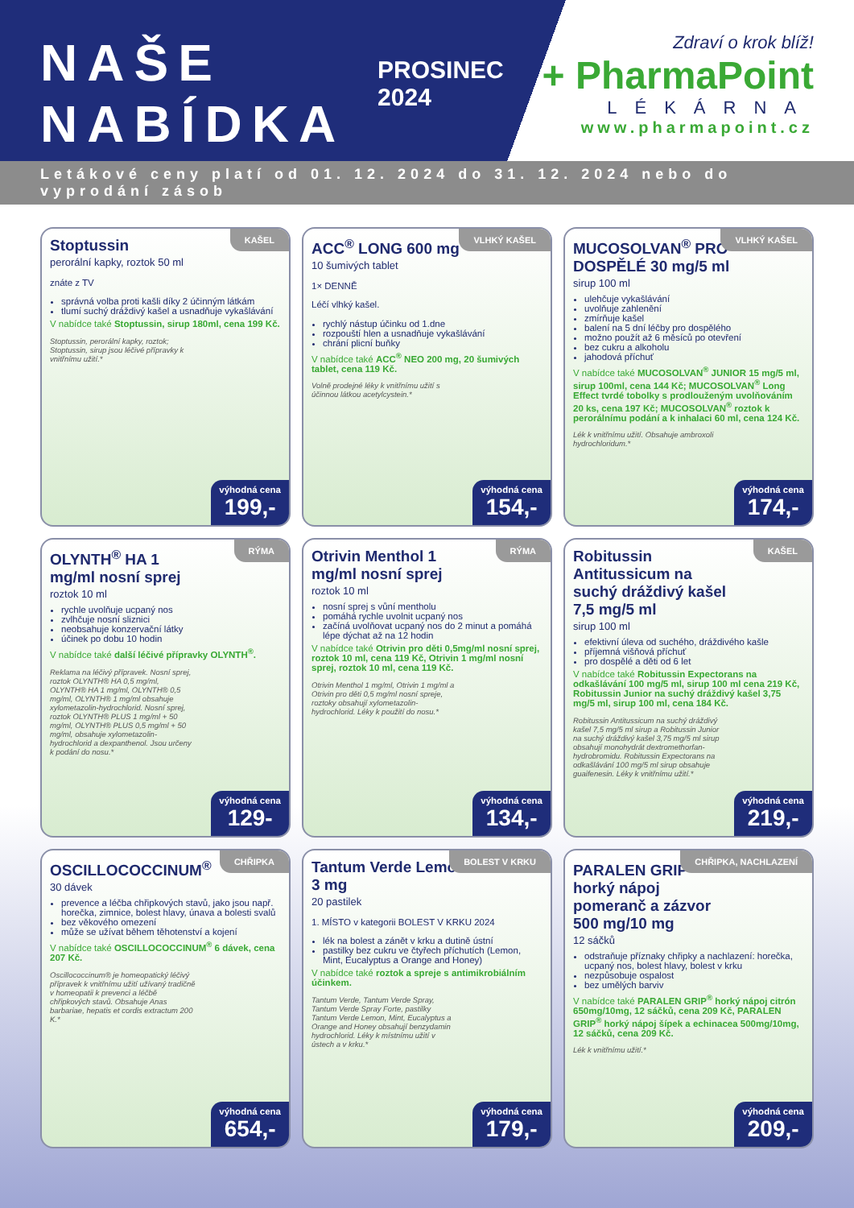NAŠE
NABÍDKA
PROSINEC 2024
Zdraví o krok blíž!
+ PharmaPoint
LÉKÁRNA
www.pharmapoint.cz
Letákové ceny platí od 01. 12. 2024 do 31. 12. 2024 nebo do vyprodání zásob
KAŠEL
Stoptussin
perorální kapky, roztok 50 ml
znáte z TV
správná volba proti kašli díky 2 účinným látkám
tlumí suchý dráždivý kašel a usnadňuje vykašlávání
V nabídce také Stoptussin, sirup 180ml, cena 199 Kč.
Stoptussin, perorální kapky, roztok; Stoptussin, sirup jsou léčivé přípravky k vnitřnímu užití.*
výhodná cena
199,-
VLHKÝ KAŠEL
ACC<sup>®</sup> LONG 600 mg
10 šumivých tablet
1× DENNĚ
Léčí vlhký kašel.
rychlý nástup účinku od 1.dne
rozpouští hlen a usnadňuje vykašlávání
chrání plicní buňky
V nabídce také ACC<sup>®</sup> NEO 200 mg, 20 šumivých tablet, cena 119 Kč.
Volně prodejné léky k vnitřnímu užití s účinnou látkou acetylcystein.*
výhodná cena
154,-
VLHKÝ KAŠEL
MUCOSOLVAN<sup>®</sup> PRO DOSPĚLÉ 30 mg/5 ml
sirup 100 ml
ulehčuje vykašlávání
uvolňuje zahlenění
zmírňuje kašel
balení na 5 dní léčby pro dospělého
možno použít až 6 měsíců po otevření
bez cukru a alkoholu
jahodová příchuť
V nabídce také MUCOSOLVAN<sup>®</sup> JUNIOR 15 mg/5 ml, sirup 100ml, cena 144 Kč; MUCOSOLVAN<sup>®</sup> Long Effect tvrdé tobolky s prodlouženým uvolňováním 20 ks, cena 197 Kč; MUCOSOLVAN<sup>®</sup> roztok k perorálnímu podání a k inhalaci 60 ml, cena 124 Kč.
Lék k vnitřnímu užití. Obsahuje ambroxoli hydrochloridum.*
výhodná cena
174,-
RÝMA
OLYNTH<sup>®</sup> HA 1 mg/ml nosní sprej
roztok 10 ml
rychle uvolňuje ucpaný nos
zvlhčuje nosní sliznici
neobsahuje konzervační látky
účinek po dobu 10 hodin
V nabídce také další léčivé přípravky OLYNTH<sup>®</sup>.
Reklama na léčivý přípravek. Nosní sprej, roztok OLYNTH® HA 0,5 mg/ml, OLYNTH® HA 1 mg/ml, OLYNTH® 0,5 mg/ml, OLYNTH® 1 mg/ml obsahuje xylometazolin-hydrochlorid. Nosní sprej, roztok OLYNTH® PLUS 1 mg/ml + 50 mg/ml, OLYNTH® PLUS 0,5 mg/ml + 50 mg/ml, obsahuje xylometazolin-hydrochlorid a dexpanthenol. Jsou určeny k podání do nosu.*
výhodná cena
129-
RÝMA
Otrivin Menthol 1 mg/ml nosní sprej
roztok 10 ml
nosní sprej s vůní mentholu
pomáhá rychle uvolnit ucpaný nos
začíná uvolňovat ucpaný nos do 2 minut a pomáhá lépe dýchat až na 12 hodin
V nabídce také Otrivin pro děti 0,5mg/ml nosní sprej, roztok 10 ml, cena 119 Kč, Otrivin 1 mg/ml nosní sprej, roztok 10 ml, cena 119 Kč.
Otrivin Menthol 1 mg/ml, Otrivin 1 mg/ml a Otrivin pro děti 0,5 mg/ml nosní spreje, roztoky obsahují xylometazolin-hydrochlorid. Léky k použití do nosu.*
výhodná cena
134,-
KAŠEL
Robitussin Antitussicum na suchý dráždivý kašel 7,5 mg/5 ml
sirup 100 ml
efektivní úleva od suchého, dráždivého kašle
příjemná višňová příchuť
pro dospělé a děti od 6 let
V nabídce také Robitussin Expectorans na odkašlávání 100 mg/5 ml, sirup 100 ml cena 219 Kč, Robitussin Junior na suchý dráždivý kašel 3,75 mg/5 ml, sirup 100 ml, cena 184 Kč.
Robitussin Antitussicum na suchý dráždivý kašel 7,5 mg/5 ml sirup a Robitussin Junior na suchý dráždivý kašel 3,75 mg/5 ml sirup obsahují monohydrát dextromethorfan-hydrobromidu. Robitussin Expectorans na odkašlávání 100 mg/5 ml sirup obsahuje guaifenesin. Léky k vnitřnímu užití.*
výhodná cena
219,-
CHŘIPKA
OSCILLOCOCCINUM<sup>®</sup>
30 dávek
prevence a léčba chřipkových stavů, jako jsou např. horečka, zimnice, bolest hlavy, únava a bolesti svalů
bez věkového omezení
může se užívat během těhotenství a kojení
V nabídce také OSCILLOCOCCINUM<sup>®</sup> 6 dávek, cena 207 Kč.
Oscillococcinum® je homeopatický léčivý přípravek k vnitřnímu užití užívaný tradičně v homeopatii k prevenci a léčbě chřipkových stavů. Obsahuje Anas barbariae, hepatis et cordis extractum 200 K.*
výhodná cena
654,-
BOLEST V KRKU
Tantum Verde Lemon 3 mg
20 pastilek
1. MÍSTO v kategorii BOLEST V KRKU 2024
lék na bolest a zánět v krku a dutině ústní
pastilky bez cukru ve čtyřech příchutích (Lemon, Mint, Eucalyptus a Orange and Honey)
V nabídce také roztok a spreje s antimikrobiálním účinkem.
Tantum Verde, Tantum Verde Spray, Tantum Verde Spray Forte, pastilky Tantum Verde Lemon, Mint, Eucalyptus a Orange and Honey obsahují benzydamin hydrochlorid. Léky k místnímu užití v ústech a v krku.*
výhodná cena
179,-
CHŘIPKA, NACHLAZENÍ
PARALEN GRIP<sup>®</sup> horký nápoj pomeranč a zázvor 500 mg/10 mg
12 sáčků
odstraňuje příznaky chřipky a nachlazení: horečka, ucpaný nos, bolest hlavy, bolest v krku
nezpůsobuje ospalost
bez umělých barviv
V nabídce také PARALEN GRIP<sup>®</sup> horký nápoj citrón 650mg/10mg, 12 sáčků, cena 209 Kč, PARALEN GRIP<sup>®</sup> horký nápoj šípek a echinacea 500mg/10mg, 12 sáčků, cena 209 Kč.
Lék k vnitřnímu užití.*
výhodná cena
209,-